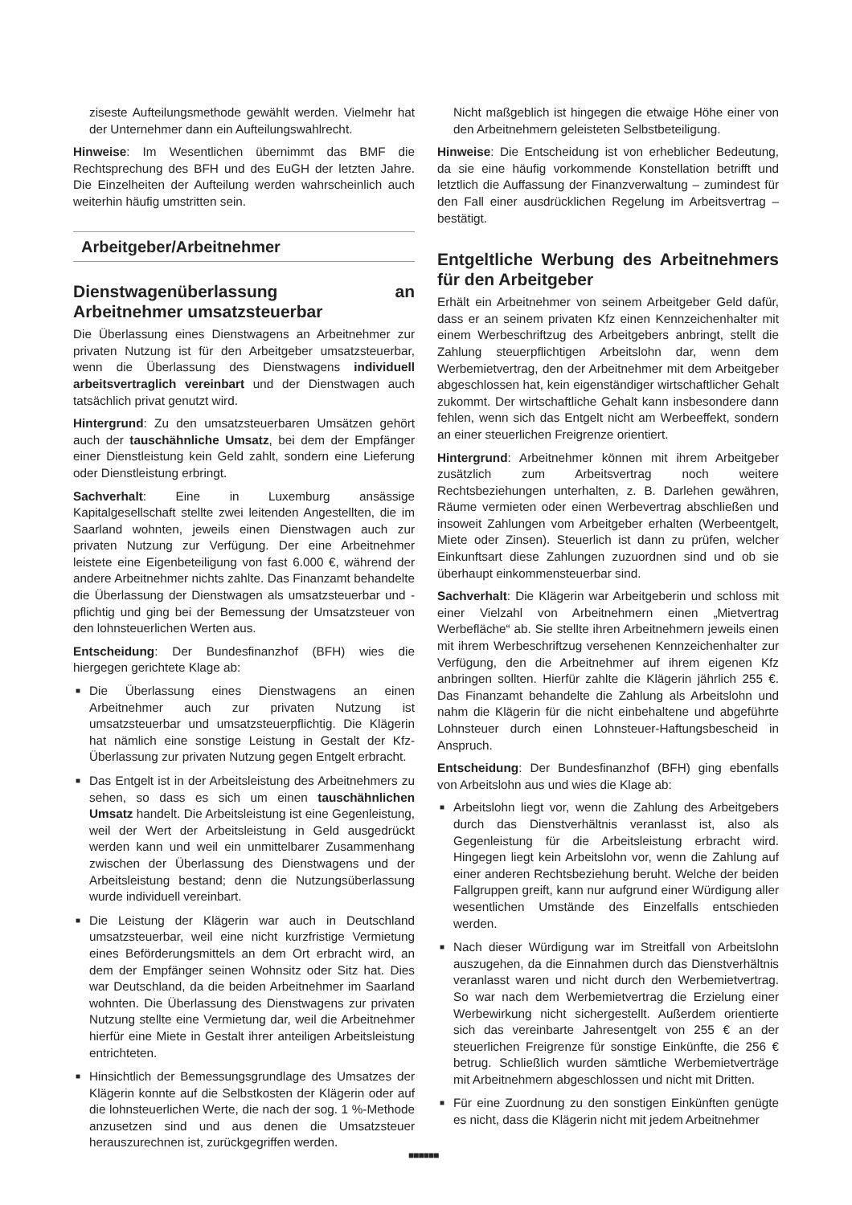ziseste Aufteilungsmethode gewählt werden. Vielmehr hat der Unternehmer dann ein Aufteilungswahlrecht.
Hinweise: Im Wesentlichen übernimmt das BMF die Rechtsprechung des BFH und des EuGH der letzten Jahre. Die Einzelheiten der Aufteilung werden wahrscheinlich auch weiterhin häufig umstritten sein.
Arbeitgeber/Arbeitnehmer
Dienstwagenüberlassung an Arbeitnehmer umsatzsteuerbar
Die Überlassung eines Dienstwagens an Arbeitnehmer zur privaten Nutzung ist für den Arbeitgeber umsatzsteuerbar, wenn die Überlassung des Dienstwagens individuell arbeitsvertraglich vereinbart und der Dienstwagen auch tatsächlich privat genutzt wird.
Hintergrund: Zu den umsatzsteuerbaren Umsätzen gehört auch der tauschähnliche Umsatz, bei dem der Empfänger einer Dienstleistung kein Geld zahlt, sondern eine Lieferung oder Dienstleistung erbringt.
Sachverhalt: Eine in Luxemburg ansässige Kapitalgesellschaft stellte zwei leitenden Angestellten, die im Saarland wohnten, jeweils einen Dienstwagen auch zur privaten Nutzung zur Verfügung. Der eine Arbeitnehmer leistete eine Eigenbeteiligung von fast 6.000 €, während der andere Arbeitnehmer nichts zahlte. Das Finanzamt behandelte die Überlassung der Dienstwagen als umsatzsteuerbar und -pflichtig und ging bei der Bemessung der Umsatzsteuer von den lohnsteuerlichen Werten aus.
Entscheidung: Der Bundesfinanzhof (BFH) wies die hiergegen gerichtete Klage ab:
■ Die Überlassung eines Dienstwagens an einen Arbeitnehmer auch zur privaten Nutzung ist umsatzsteuerbar und umsatzsteuerpflichtig. Die Klägerin hat nämlich eine sonstige Leistung in Gestalt der Kfz-Überlassung zur privaten Nutzung gegen Entgelt erbracht.
■ Das Entgelt ist in der Arbeitsleistung des Arbeitnehmers zu sehen, so dass es sich um einen tauschähnlichen Umsatz handelt. Die Arbeitsleistung ist eine Gegenleistung, weil der Wert der Arbeitsleistung in Geld ausgedrückt werden kann und weil ein unmittelbarer Zusammenhang zwischen der Überlassung des Dienstwagens und der Arbeitsleistung bestand; denn die Nutzungsüberlassung wurde individuell vereinbart.
■ Die Leistung der Klägerin war auch in Deutschland umsatzsteuerbar, weil eine nicht kurzfristige Vermietung eines Beförderungsmittels an dem Ort erbracht wird, an dem der Empfänger seinen Wohnsitz oder Sitz hat. Dies war Deutschland, da die beiden Arbeitnehmer im Saarland wohnten. Die Überlassung des Dienstwagens zur privaten Nutzung stellte eine Vermietung dar, weil die Arbeitnehmer hierfür eine Miete in Gestalt ihrer anteiligen Arbeitsleistung entrichteten.
■ Hinsichtlich der Bemessungsgrundlage des Umsatzes der Klägerin konnte auf die Selbstkosten der Klägerin oder auf die lohnsteuerlichen Werte, die nach der sog. 1 %-Methode anzusetzen sind und aus denen die Umsatzsteuer herauszurechnen ist, zurückgegriffen werden.
Nicht maßgeblich ist hingegen die etwaige Höhe einer von den Arbeitnehmern geleisteten Selbstbeteiligung.
Hinweise: Die Entscheidung ist von erheblicher Bedeutung, da sie eine häufig vorkommende Konstellation betrifft und letztlich die Auffassung der Finanzverwaltung – zumindest für den Fall einer ausdrücklichen Regelung im Arbeitsvertrag – bestätigt.
Entgeltliche Werbung des Arbeitnehmers für den Arbeitgeber
Erhält ein Arbeitnehmer von seinem Arbeitgeber Geld dafür, dass er an seinem privaten Kfz einen Kennzeichenhalter mit einem Werbeschriftzug des Arbeitgebers anbringt, stellt die Zahlung steuerpflichtigen Arbeitslohn dar, wenn dem Werbemietvertrag, den der Arbeitnehmer mit dem Arbeitgeber abgeschlossen hat, kein eigenständiger wirtschaftlicher Gehalt zukommt. Der wirtschaftliche Gehalt kann insbesondere dann fehlen, wenn sich das Entgelt nicht am Werbeeffekt, sondern an einer steuerlichen Freigrenze orientiert.
Hintergrund: Arbeitnehmer können mit ihrem Arbeitgeber zusätzlich zum Arbeitsvertrag noch weitere Rechtsbeziehungen unterhalten, z. B. Darlehen gewähren, Räume vermieten oder einen Werbevertrag abschließen und insoweit Zahlungen vom Arbeitgeber erhalten (Werbeentgelt, Miete oder Zinsen). Steuerlich ist dann zu prüfen, welcher Einkunftsart diese Zahlungen zuzuordnen sind und ob sie überhaupt einkommensteuerbar sind.
Sachverhalt: Die Klägerin war Arbeitgeberin und schloss mit einer Vielzahl von Arbeitnehmern einen „Mietvertrag Werbefläche“ ab. Sie stellte ihren Arbeitnehmern jeweils einen mit ihrem Werbeschriftzug versehenen Kennzeichenhalter zur Verfügung, den die Arbeitnehmer auf ihrem eigenen Kfz anbringen sollten. Hierfür zahlte die Klägerin jährlich 255 €. Das Finanzamt behandelte die Zahlung als Arbeitslohn und nahm die Klägerin für die nicht einbehaltene und abgeführte Lohnsteuer durch einen Lohnsteuer-Haftungsbescheid in Anspruch.
Entscheidung: Der Bundesfinanzhof (BFH) ging ebenfalls von Arbeitslohn aus und wies die Klage ab:
■ Arbeitslohn liegt vor, wenn die Zahlung des Arbeitgebers durch das Dienstverhältnis veranlasst ist, also als Gegenleistung für die Arbeitsleistung erbracht wird. Hingegen liegt kein Arbeitslohn vor, wenn die Zahlung auf einer anderen Rechtsbeziehung beruht. Welche der beiden Fallgruppen greift, kann nur aufgrund einer Würdigung aller wesentlichen Umstände des Einzelfalls entschieden werden.
■ Nach dieser Würdigung war im Streitfall von Arbeitslohn auszugehen, da die Einnahmen durch das Dienstverhältnis veranlasst waren und nicht durch den Werbemietvertrag. So war nach dem Werbemietvertrag die Erzielung einer Werbewirkung nicht sichergestellt. Außerdem orientierte sich das vereinbarte Jahresentgelt von 255 € an der steuerlichen Freigrenze für sonstige Einkünfte, die 256 € betrug. Schließlich wurden sämtliche Werbemietverträge mit Arbeitnehmern abgeschlossen und nicht mit Dritten.
■ Für eine Zuordnung zu den sonstigen Einkünften genügte es nicht, dass die Klägerin nicht mit jedem Arbeitnehmer
■■■■■■